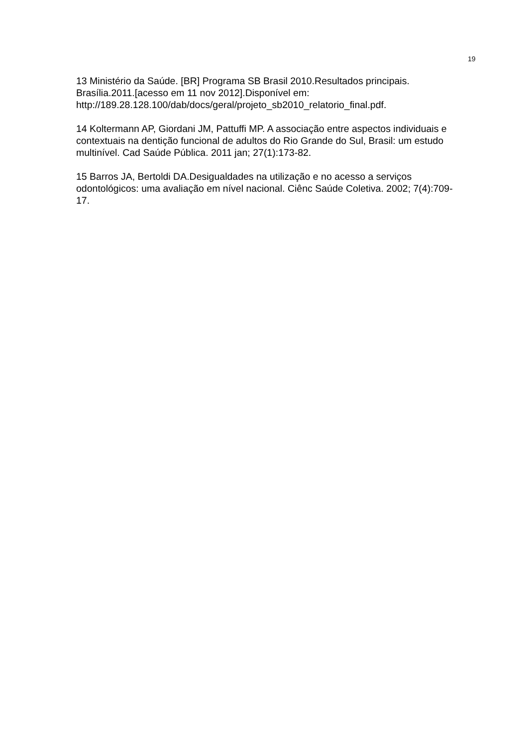19
13 Ministério da Saúde. [BR] Programa SB Brasil 2010.Resultados principais. Brasília.2011.[acesso em 11 nov 2012].Disponível em: http://189.28.128.100/dab/docs/geral/projeto_sb2010_relatorio_final.pdf.
14 Koltermann AP, Giordani JM, Pattuffi MP. A associação entre aspectos individuais e contextuais na dentição funcional de adultos do Rio Grande do Sul, Brasil: um estudo multinível. Cad Saúde Pública. 2011 jan; 27(1):173-82.
15 Barros JA, Bertoldi DA.Desigualdades na utilização e no acesso a serviços odontológicos: uma avaliação em nível nacional. Ciênc Saúde Coletiva. 2002; 7(4):709-17.